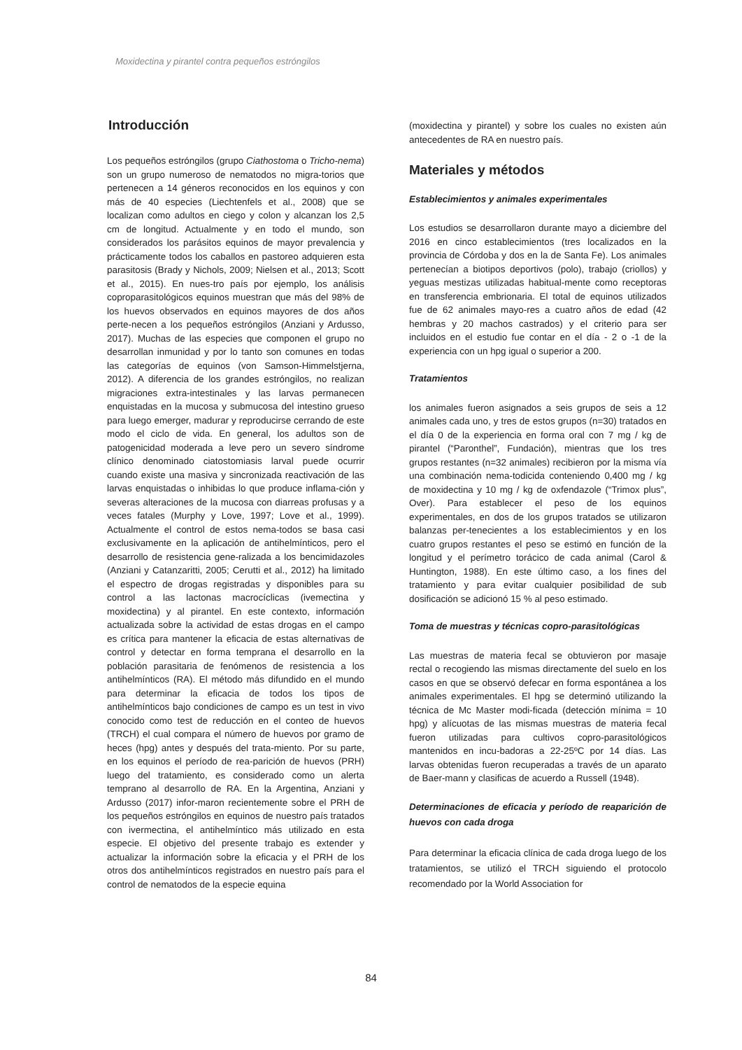Moxidectina y pirantel contra pequeños estróngilos
Introducción
Los pequeños estróngilos (grupo Ciathostoma o Tricho-nema) son un grupo numeroso de nematodos no migra-torios que pertenecen a 14 géneros reconocidos en los equinos y con más de 40 especies (Liechtenfels et al., 2008) que se localizan como adultos en ciego y colon y alcanzan los 2,5 cm de longitud. Actualmente y en todo el mundo, son considerados los parásitos equinos de mayor prevalencia y prácticamente todos los caballos en pastoreo adquieren esta parasitosis (Brady y Nichols, 2009; Nielsen et al., 2013; Scott et al., 2015). En nues-tro país por ejemplo, los análisis coproparasitológicos equinos muestran que más del 98% de los huevos observados en equinos mayores de dos años perte-necen a los pequeños estróngilos (Anziani y Ardusso, 2017). Muchas de las especies que componen el grupo no desarrollan inmunidad y por lo tanto son comunes en todas las categorías de equinos (von Samson-Himmelstjerna, 2012). A diferencia de los grandes estróngilos, no realizan migraciones extra-intestinales y las larvas permanecen enquistadas en la mucosa y submucosa del intestino grueso para luego emerger, madurar y reproducirse cerrando de este modo el ciclo de vida. En general, los adultos son de patogenicidad moderada a leve pero un severo síndrome clínico denominado ciatostomiasis larval puede ocurrir cuando existe una masiva y sincronizada reactivación de las larvas enquistadas o inhibidas lo que produce inflama-ción y severas alteraciones de la mucosa con diarreas profusas y a veces fatales (Murphy y Love, 1997; Love et al., 1999). Actualmente el control de estos nema-todos se basa casi exclusivamente en la aplicación de antihelmínticos, pero el desarrollo de resistencia gene-ralizada a los bencimidazoles (Anziani y Catanzaritti, 2005; Cerutti et al., 2012) ha limitado el espectro de drogas registradas y disponibles para su control a las lactonas macrocíclicas (ivemectina y moxidectina) y al pirantel. En este contexto, información actualizada sobre la actividad de estas drogas en el campo es crítica para mantener la eficacia de estas alternativas de control y detectar en forma temprana el desarrollo en la población parasitaria de fenómenos de resistencia a los antihelmínticos (RA). El método más difundido en el mundo para determinar la eficacia de todos los tipos de antihelmínticos bajo condiciones de campo es un test in vivo conocido como test de reducción en el conteo de huevos (TRCH) el cual compara el número de huevos por gramo de heces (hpg) antes y después del trata-miento. Por su parte, en los equinos el período de rea-parición de huevos (PRH) luego del tratamiento, es considerado como un alerta temprano al desarrollo de RA. En la Argentina, Anziani y Ardusso (2017) infor-maron recientemente sobre el PRH de los pequeños estróngilos en equinos de nuestro país tratados con ivermectina, el antihelmíntico más utilizado en esta especie. El objetivo del presente trabajo es extender y actualizar la información sobre la eficacia y el PRH de los otros dos antihelmínticos registrados en nuestro país para el control de nematodos de la especie equina
(moxidectina y pirantel) y sobre los cuales no existen aún antecedentes de RA en nuestro país.
Materiales y métodos
Establecimientos y animales experimentales
Los estudios se desarrollaron durante mayo a diciembre del 2016 en cinco establecimientos (tres localizados en la provincia de Córdoba y dos en la de Santa Fe). Los animales pertenecían a biotipos deportivos (polo), trabajo (criollos) y yeguas mestizas utilizadas habitual-mente como receptoras en transferencia embrionaria. El total de equinos utilizados fue de 62 animales mayo-res a cuatro años de edad (42 hembras y 20 machos castrados) y el criterio para ser incluidos en el estudio fue contar en el día - 2 o -1 de la experiencia con un hpg igual o superior a 200.
Tratamientos
los animales fueron asignados a seis grupos de seis a 12 animales cada uno, y tres de estos grupos (n=30) tratados en el día 0 de la experiencia en forma oral con 7 mg / kg de pirantel (“Paronthel”, Fundación), mientras que los tres grupos restantes (n=32 animales) recibieron por la misma vía una combinación nema-todicida conteniendo 0,400 mg / kg de moxidectina y 10 mg / kg de oxfendazole (“Trimox plus”, Over). Para establecer el peso de los equinos experimentales, en dos de los grupos tratados se utilizaron balanzas per-tenecientes a los establecimientos y en los cuatro grupos restantes el peso se estimó en función de la longitud y el perímetro torácico de cada animal (Carol & Huntington, 1988). En este último caso, a los fines del tratamiento y para evitar cualquier posibilidad de sub dosificación se adicionó 15 % al peso estimado.
Toma de muestras y técnicas copro-parasitológicas
Las muestras de materia fecal se obtuvieron por masaje rectal o recogiendo las mismas directamente del suelo en los casos en que se observó defecar en forma espontánea a los animales experimentales. El hpg se determinó utilizando la técnica de Mc Master modi-ficada (detección mínima = 10 hpg) y alícuotas de las mismas muestras de materia fecal fueron utilizadas para cultivos copro-parasitológicos mantenidos en incu-badoras a 22-25ºC por 14 días. Las larvas obtenidas fueron recuperadas a través de un aparato de Baer-mann y clasificas de acuerdo a Russell (1948).
Determinaciones de eficacia y período de reaparición de huevos con cada droga
Para determinar la eficacia clínica de cada droga luego de los tratamientos, se utilizó el TRCH siguiendo el protocolo recomendado por la World Association for
84